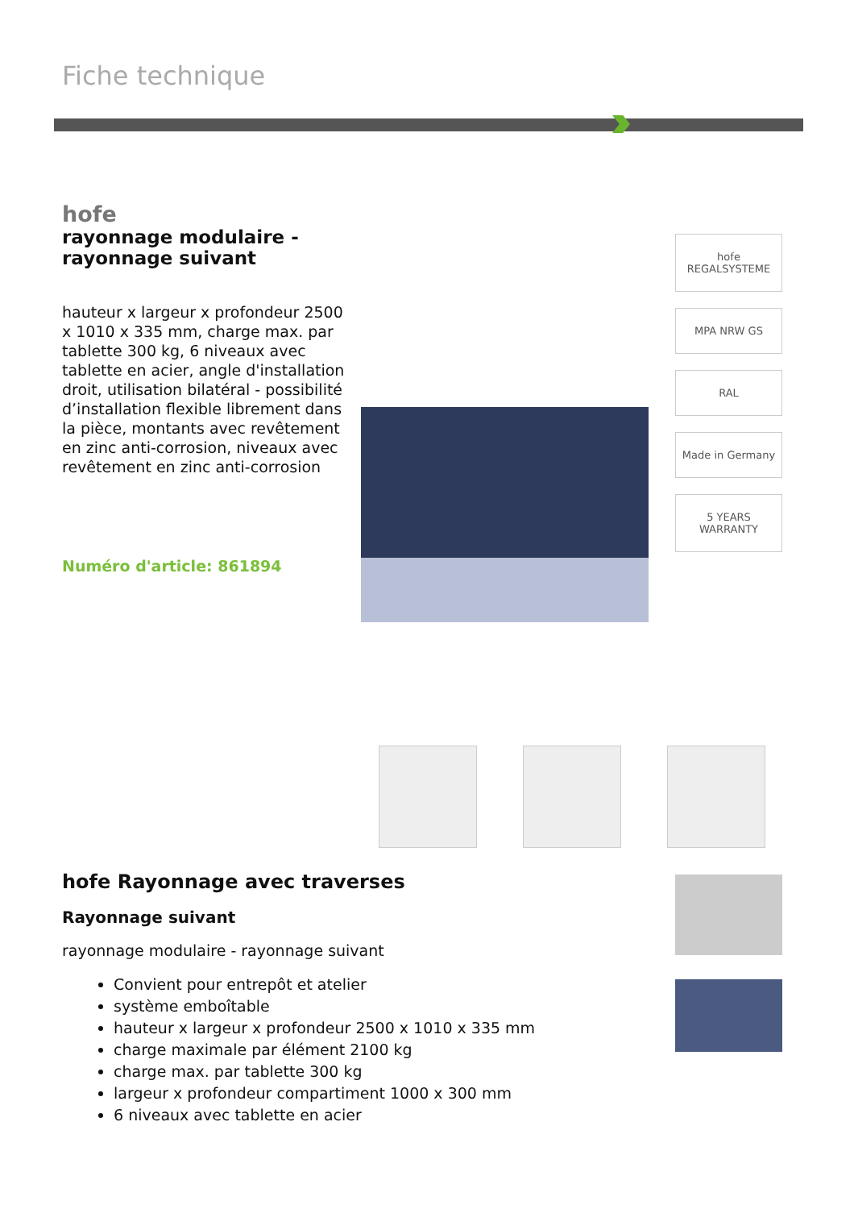Fiche technique
hofe
rayonnage modulaire -
rayonnage suivant
hauteur x largeur x profondeur 2500 x 1010 x 335 mm, charge max. par tablette 300 kg, 6 niveaux avec tablette en acier, angle d'installation droit, utilisation bilatéral - possibilité d’installation flexible librement dans la pièce, montants avec revêtement en zinc anti-corrosion, niveaux avec revêtement en zinc anti-corrosion
Numéro d'article: 861894
hofe REGALSYSTEME
MPA NRW GS
RAL
Made in Germany
5 YEARS WARRANTY
hofe Rayonnage avec traverses
Rayonnage suivant
rayonnage modulaire - rayonnage suivant
Convient pour entrepôt et atelier
système emboîtable
hauteur x largeur x profondeur 2500 x 1010 x 335 mm
charge maximale par élément 2100 kg
charge max. par tablette 300 kg
largeur x profondeur compartiment 1000 x 300 mm
6 niveaux avec tablette en acier